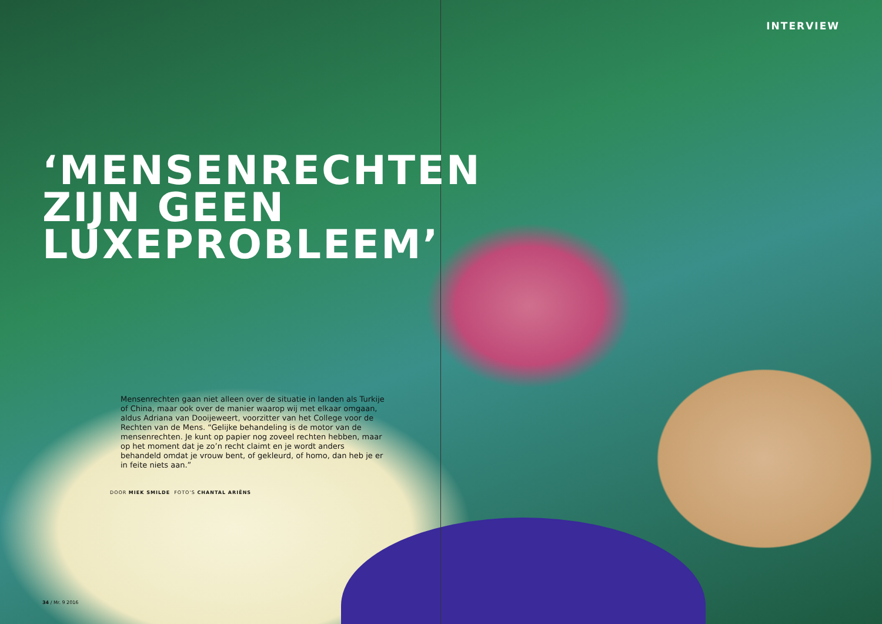INTERVIEW
‘MENSENRECHTEN
ZIJN GEEN
LUXEPROBLEEM’
Mensenrechten gaan niet alleen over de situatie in landen als Turkije of China, maar ook over de manier waarop wij met elkaar omgaan, aldus Adriana van Dooijeweert, voorzitter van het College voor de Rechten van de Mens. “Gelijke behandeling is de motor van de mensenrechten. Je kunt op papier nog zoveel rechten hebben, maar op het moment dat je zo’n recht claimt en je wordt anders behandeld omdat je vrouw bent, of gekleurd, of homo, dan heb je er in feite niets aan.”
DOOR MIEK SMILDE FOTO’S CHANTAL ARIËNS
34 / Mr. 9 2016